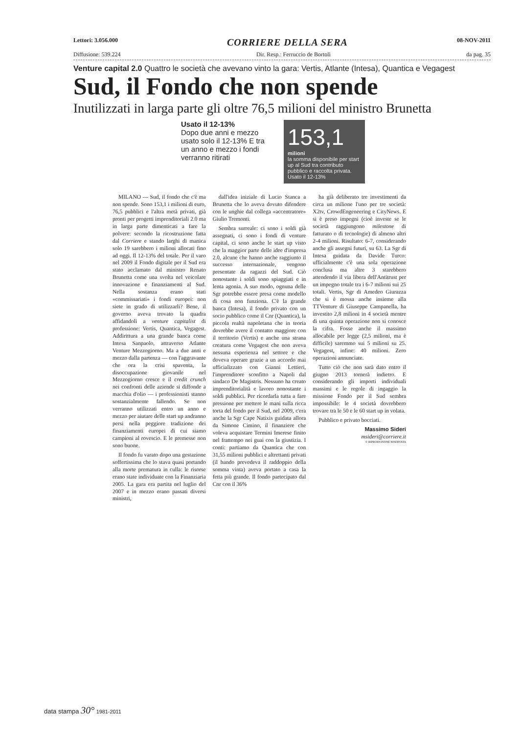Lettori: 3.056.000 CORRIERE DELLA SERA 08-NOV-2011
Diffusione: 539.224 Dir. Resp.: Ferruccio de Bortoli da pag. 35
Venture capital 2.0 Quattro le società che avevano vinto la gara: Vertis, Atlante (Intesa), Quantica e Vegagest
Sud, il Fondo che non spende
Inutilizzati in larga parte gli oltre 76,5 milioni del ministro Brunetta
Usato il 12-13%
Dopo due anni e mezzo usato solo il 12-13% E tra un anno e mezzo i fondi verranno ritirati
153,1
milioni
la somma disponibile per start up al Sud tra contributo pubblico e raccolta privata. Usato il 12-13%
MILANO — Sud, il fondo che c'è ma non spende. Sono 153,1 i milioni di euro, 76,5 pubblici e l'altra metà privati, già pronti per progetti imprenditoriali 2.0 ma in larga parte dimenticati a fare la polvere: secondo la ricostruzione fatta dal Corriere e stando larghi di manica solo 19 sarebbero i milioni allocati fino ad oggi. Il 12-13% del totale. Per il varo nel 2009 il Fondo digitale per il Sud era stato acclamato dal ministro Renato Brunetta come una svolta nel veicolare innovazione e finanziamenti al Sud. Nella sostanza erano stati «commissariati» i fondi europei: non siete in grado di utilizzarli? Bene, il governo aveva trovato la quadra affidandoli a venture capitalist di professione: Vertis, Quantica, Vegagest. Addirittura a una grande banca come Intesa Sanpaolo, attraverso Atlante Venture Mezzogiorno. Ma a due anni e mezzo dalla partenza — con l'aggravante che ora la crisi spaventa, la disoccupazione giovanile nel Mezzogiorno cresce e il credit crunch nei confronti delle aziende si diffonde a macchia d'olio — i professionisti stanno sostanzialmente fallendo. Se non verranno utilizzati entro un anno e mezzo per aiutare delle start up andranno persi nella peggiore tradizione dei finanziamenti europei di cui siamo campioni al rovescio. E le premesse non sono buone.
Il fondo fu varato dopo una gestazione soffertissima che lo stava quasi portando alla morte prematura in culla: le risorse erano state individuate con la Finanziaria 2005. La gara era partita nel luglio del 2007 e in mezzo erano passati diversi ministri,
dall'idea iniziale di Lucio Stanca a Brunetta che lo aveva dovuto difendere con le unghie dal collega «accentratore» Giulio Tremonti.
Sembra surreale: ci sono i soldi già assegnati, ci sono i fondi di venture capital, ci sono anche le start up visto che la maggior parte delle idee d'impresa 2.0, alcune che hanno anche raggiunto il successo internazionale, vengono presentate da ragazzi del Sud. Ciò nonostante i soldi sono spiaggiati e in lenta agonia. A suo modo, ognuna delle Sgr potrebbe essere presa come modello di cosa non funziona. C'è la grande banca (Intesa), il fondo privato con un socio pubblico come il Cnr (Quantica), la piccola realtà napoletana che in teoria dovrebbe avere il contatto maggiore con il territorio (Vertis) e anche una strana creatura come Vegagest che non aveva nessuna esperienza nel settore e che doveva operare grazie a un accordo mai ufficializzato con Gianni Lettieri, l'imprenditore sconfitto a Napoli dal sindaco De Magistris. Nessuno ha creato imprenditorialità e lavoro nonostante i soldi pubblici. Per ricordarla tutta a fare pressione per mettere le mani sulla ricca torta del fondo per il Sud, nel 2009, c'era anche la Sgr Cape Natixis guidata allora da Simone Cimino, il finanziere che voleva acquistare Termini Imerese finito nel frattempo nei guai con la giustizia. I conti: partiamo da Quantica che con 31,55 milioni pubblici e altrettanti privati (il bando prevedeva il raddoppio della somma vinta) aveva portato a casa la fetta più grande. Il fondo partecipato dal Cnr con il 36%
ha già deliberato tre investimenti da circa un milione l'uno per tre società: X2tv, CrowdEngeneering e CityNews. E si è preso impegni (cioè investe se le società raggiungono milestone di fatturato o di tecnologie) di almeno altri 2-4 milioni. Risultato: 6-7, considerando anche gli assegni futuri, su 63. La Sgr di Intesa guidata da Davide Turco: ufficialmente c'è una sola operazione conclusa ma altre 3 starebbero attendendo il via libera dell'Antitrust per un impegno totale tra i 6-7 milioni sui 25 totali. Vertis, Sgr di Amedeo Giurazza che si è mossa anche insieme alla TTVenture di Giuseppe Campanella, ha investito 2,8 milioni in 4 società mentre di una quinta operazione non si conosce la cifra. Fosse anche il massimo allocabile per legge (2,5 milioni, ma è difficile) saremmo sui 5 milioni su 25. Vegagest, infine: 40 milioni. Zero operazioni annunciate.
Tutto ciò che non sarà dato entro il giugno 2013 tornerà indietro. E considerando gli importi individuali massimi e le regole di ingaggio la missione Fondo per il Sud sembra impossibile: le 4 società dovrebbero trovare tra le 50 e le 60 start up in volata.
Pubblico e privato bocciati.
Massimo Sideri
msideri@corriere.it
© RIPRODUZIONE RISERVATA
data stampa 30° 1981-2011